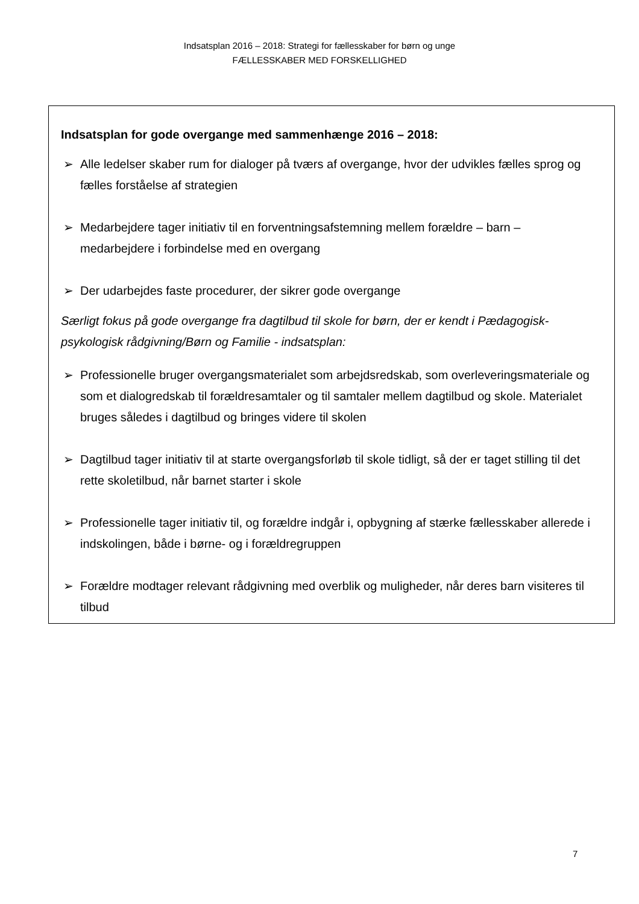Indsatsplan 2016 – 2018: Strategi for fællesskaber for børn og unge
FÆLLESSKABER MED FORSKELLIGHED
Indsatsplan for gode overgange med sammenhænge 2016 – 2018:
➢ Alle ledelser skaber rum for dialoger på tværs af overgange, hvor der udvikles fælles sprog og fælles forståelse af strategien
➢ Medarbejdere tager initiativ til en forventningsafstemning mellem forældre – barn – medarbejdere i forbindelse med en overgang
➢ Der udarbejdes faste procedurer, der sikrer gode overgange
Særligt fokus på gode overgange fra dagtilbud til skole for børn, der er kendt i Pædagogisk-psykologisk rådgivning/Børn og Familie - indsatsplan:
➢ Professionelle bruger overgangsmaterialet som arbejdsredskab, som overleveringsmateriale og som et dialogredskab til forældresamtaler og til samtaler mellem dagtilbud og skole. Materialet bruges således i dagtilbud og bringes videre til skolen
➢ Dagtilbud tager initiativ til at starte overgangsforløb til skole tidligt, så der er taget stilling til det rette skoletilbud, når barnet starter i skole
➢ Professionelle tager initiativ til, og forældre indgår i, opbygning af stærke fællesskaber allerede i indskolingen, både i børne- og i forældregruppen
➢ Forældre modtager relevant rådgivning med overblik og muligheder, når deres barn visiteres til tilbud
7